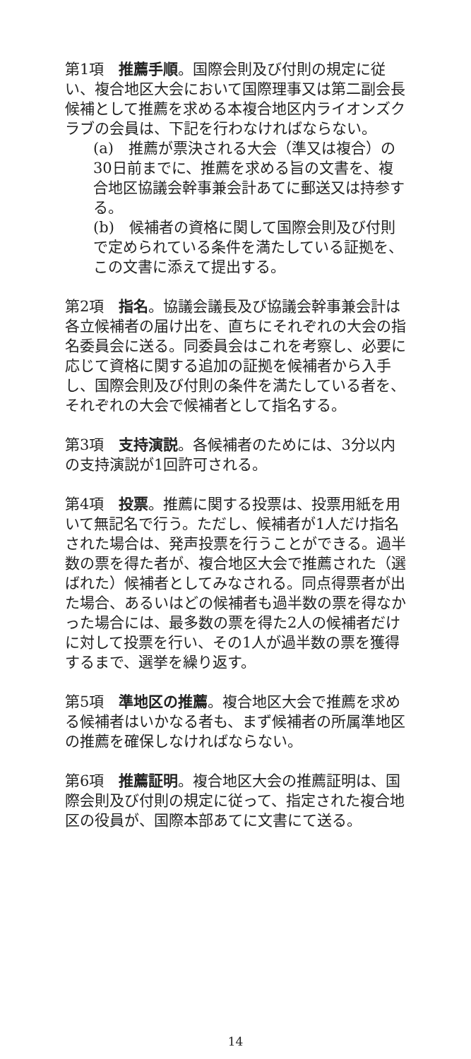第1項　推薦手順。国際会則及び付則の規定に従い、複合地区大会において国際理事又は第二副会長候補として推薦を求める本複合地区内ライオンズクラブの会員は、下記を行わなければならない。
(a)　推薦が票決される大会（準又は複合）の30日前までに、推薦を求める旨の文書を、複合地区協議会幹事兼会計あてに郵送又は持参する。
(b)　候補者の資格に関して国際会則及び付則で定められている条件を満たしている証拠を、この文書に添えて提出する。
第2項　指名。協議会議長及び協議会幹事兼会計は各立候補者の届け出を、直ちにそれぞれの大会の指名委員会に送る。同委員会はこれを考察し、必要に応じて資格に関する追加の証拠を候補者から入手し、国際会則及び付則の条件を満たしている者を、それぞれの大会で候補者として指名する。
第3項　支持演説。各候補者のためには、3分以内の支持演説が1回許可される。
第4項　投票。推薦に関する投票は、投票用紙を用いて無記名で行う。ただし、候補者が1人だけ指名された場合は、発声投票を行うことができる。過半数の票を得た者が、複合地区大会で推薦された（選ばれた）候補者としてみなされる。同点得票者が出た場合、あるいはどの候補者も過半数の票を得なかった場合には、最多数の票を得た2人の候補者だけに対して投票を行い、その1人が過半数の票を獲得するまで、選挙を繰り返す。
第5項　準地区の推薦。複合地区大会で推薦を求める候補者はいかなる者も、まず候補者の所属準地区の推薦を確保しなければならない。
第6項　推薦証明。複合地区大会の推薦証明は、国際会則及び付則の規定に従って、指定された複合地区の役員が、国際本部あてに文書にて送る。
14